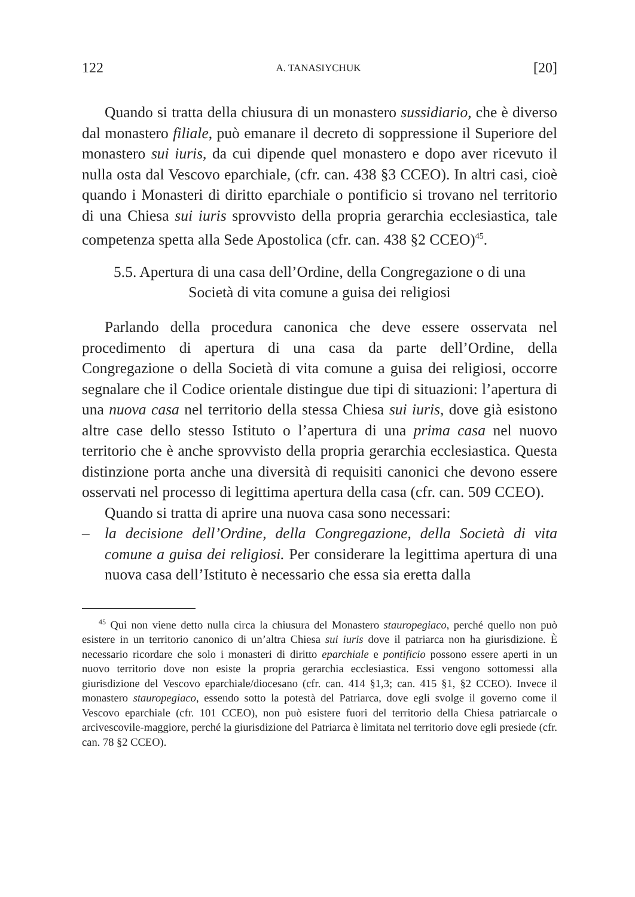122 A. TANASIYCHUK [20]
Quando si tratta della chiusura di un monastero sussidiario, che è diverso dal monastero filiale, può emanare il decreto di soppressione il Superiore del monastero sui iuris, da cui dipende quel monastero e dopo aver ricevuto il nulla osta dal Vescovo eparchiale, (cfr. can. 438 §3 CCEO). In altri casi, cioè quando i Monasteri di diritto eparchiale o pontificio si trovano nel territorio di una Chiesa sui iuris sprovvisto della propria gerarchia ecclesiastica, tale competenza spetta alla Sede Apostolica (cfr. can. 438 §2 CCEO)<sup>45</sup>.
5.5. Apertura di una casa dell’Ordine, della Congregazione o di una
Società di vita comune a guisa dei religiosi
Parlando della procedura canonica che deve essere osservata nel procedimento di apertura di una casa da parte dell’Ordine, della Congregazione o della Società di vita comune a guisa dei religiosi, occorre segnalare che il Codice orientale distingue due tipi di situazioni: l’apertura di una nuova casa nel territorio della stessa Chiesa sui iuris, dove già esistono altre case dello stesso Istituto o l’apertura di una prima casa nel nuovo territorio che è anche sprovvisto della propria gerarchia ecclesiastica. Questa distinzione porta anche una diversità di requisiti canonici che devono essere osservati nel processo di legittima apertura della casa (cfr. can. 509 CCEO).
Quando si tratta di aprire una nuova casa sono necessari:
– la decisione dell’Ordine, della Congregazione, della Società di vita comune a guisa dei religiosi. Per considerare la legittima apertura di una nuova casa dell’Istituto è necessario che essa sia eretta dalla
<sup>45</sup> Qui non viene detto nulla circa la chiusura del Monastero stauropegiaco, perché quello non può esistere in un territorio canonico di un’altra Chiesa sui iuris dove il patriarca non ha giurisdizione. È necessario ricordare che solo i monasteri di diritto eparchiale e pontificio possono essere aperti in un nuovo territorio dove non esiste la propria gerarchia ecclesiastica. Essi vengono sottomessi alla giurisdizione del Vescovo eparchiale/diocesano (cfr. can. 414 §1,3; can. 415 §1, §2 CCEO). Invece il monastero stauropegiaco, essendo sotto la potestà del Patriarca, dove egli svolge il governo come il Vescovo eparchiale (cfr. 101 CCEO), non può esistere fuori del territorio della Chiesa patriarcale o arcivescovile-maggiore, perché la giurisdizione del Patriarca è limitata nel territorio dove egli presiede (cfr. can. 78 §2 CCEO).